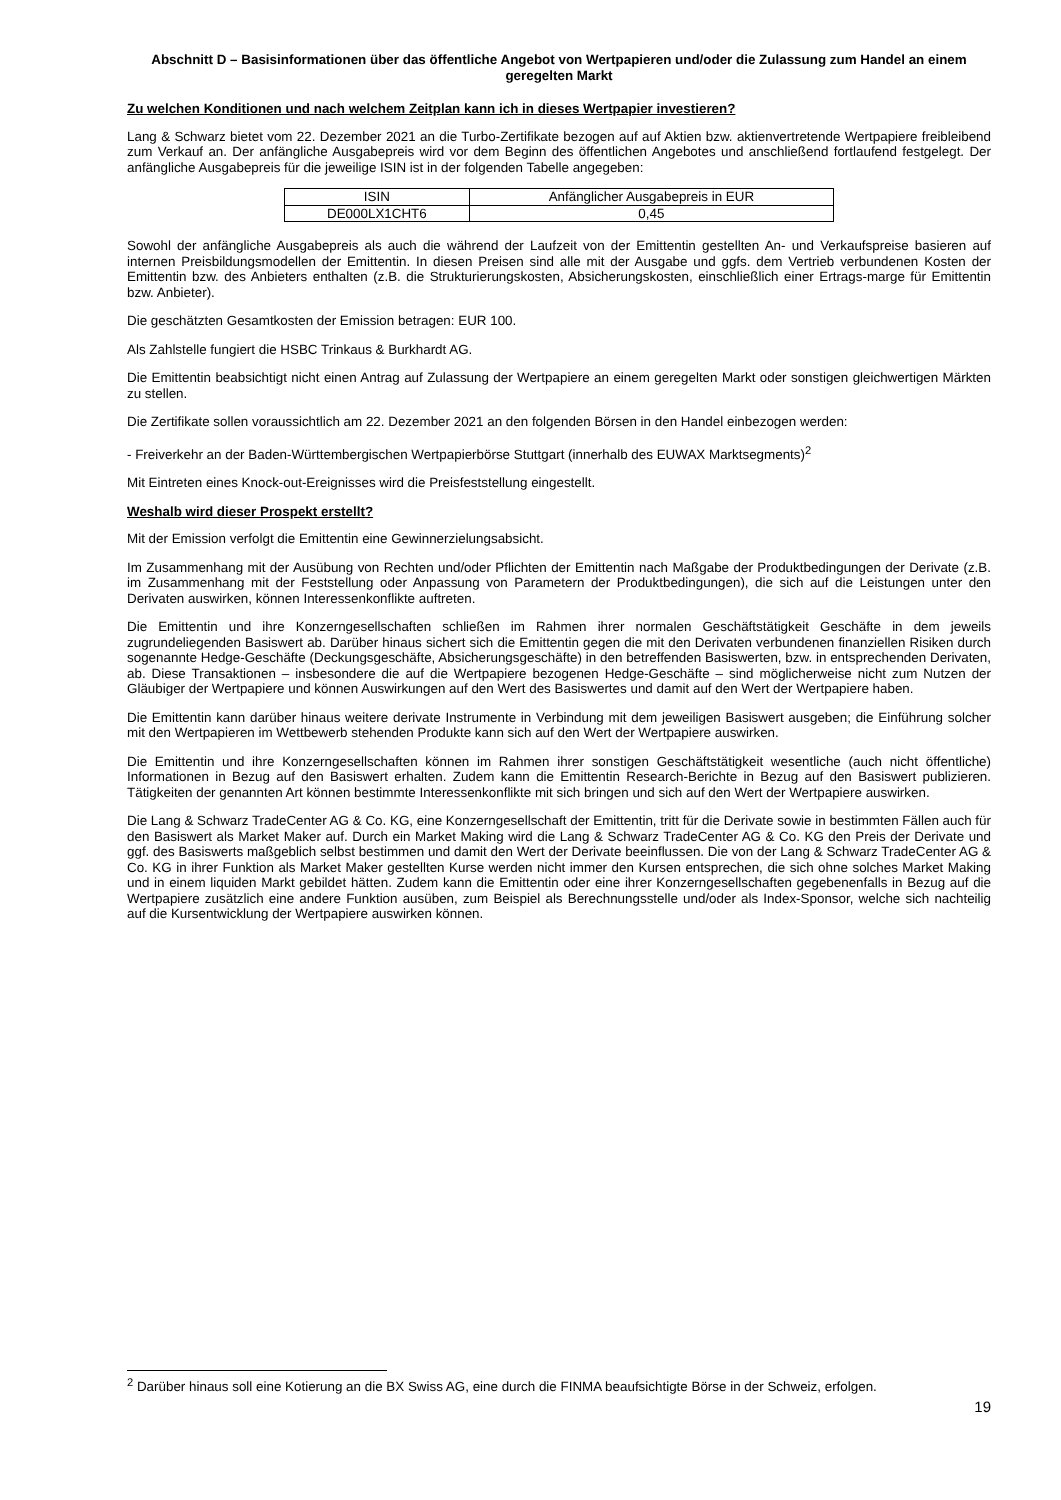Abschnitt D – Basisinformationen über das öffentliche Angebot von Wertpapieren und/oder die Zulassung zum Handel an einem geregelten Markt
Zu welchen Konditionen und nach welchem Zeitplan kann ich in dieses Wertpapier investieren?
Lang & Schwarz bietet vom 22. Dezember 2021 an die Turbo-Zertifikate bezogen auf auf Aktien bzw. aktienvertretende Wertpapiere freibleibend zum Verkauf an. Der anfängliche Ausgabepreis wird vor dem Beginn des öffentlichen Angebotes und anschließend fortlaufend festgelegt. Der anfängliche Ausgabepreis für die jeweilige ISIN ist in der folgenden Tabelle angegeben:
| ISIN | Anfänglicher Ausgabepreis in EUR |
| DE000LX1CHT6 | 0,45 |
Sowohl der anfängliche Ausgabepreis als auch die während der Laufzeit von der Emittentin gestellten An- und Verkaufspreise basieren auf internen Preisbildungsmodellen der Emittentin. In diesen Preisen sind alle mit der Ausgabe und ggfs. dem Vertrieb verbundenen Kosten der Emittentin bzw. des Anbieters enthalten (z.B. die Strukturierungskosten, Absicherungskosten, einschließlich einer Ertrags-marge für Emittentin bzw. Anbieter).
Die geschätzten Gesamtkosten der Emission betragen: EUR 100.
Als Zahlstelle fungiert die HSBC Trinkaus & Burkhardt AG.
Die Emittentin beabsichtigt nicht einen Antrag auf Zulassung der Wertpapiere an einem geregelten Markt oder sonstigen gleichwertigen Märkten zu stellen.
Die Zertifikate sollen voraussichtlich am 22. Dezember 2021 an den folgenden Börsen in den Handel einbezogen werden:
- Freiverkehr an der Baden-Württembergischen Wertpapierbörse Stuttgart (innerhalb des EUWAX Marktsegments)<sup>2</sup>
Mit Eintreten eines Knock-out-Ereignisses wird die Preisfeststellung eingestellt.
Weshalb wird dieser Prospekt erstellt?
Mit der Emission verfolgt die Emittentin eine Gewinnerzielungsabsicht.
Im Zusammenhang mit der Ausübung von Rechten und/oder Pflichten der Emittentin nach Maßgabe der Produktbedingungen der Derivate (z.B. im Zusammenhang mit der Feststellung oder Anpassung von Parametern der Produktbedingungen), die sich auf die Leistungen unter den Derivaten auswirken, können Interessenkonflikte auftreten.
Die Emittentin und ihre Konzerngesellschaften schließen im Rahmen ihrer normalen Geschäftstätigkeit Geschäfte in dem jeweils zugrundeliegenden Basiswert ab. Darüber hinaus sichert sich die Emittentin gegen die mit den Derivaten verbundenen finanziellen Risiken durch sogenannte Hedge-Geschäfte (Deckungsgeschäfte, Absicherungsgeschäfte) in den betreffenden Basiswerten, bzw. in entsprechenden Derivaten, ab. Diese Transaktionen – insbesondere die auf die Wertpapiere bezogenen Hedge-Geschäfte – sind möglicherweise nicht zum Nutzen der Gläubiger der Wertpapiere und können Auswirkungen auf den Wert des Basiswertes und damit auf den Wert der Wertpapiere haben.
Die Emittentin kann darüber hinaus weitere derivate Instrumente in Verbindung mit dem jeweiligen Basiswert ausgeben; die Einführung solcher mit den Wertpapieren im Wettbewerb stehenden Produkte kann sich auf den Wert der Wertpapiere auswirken.
Die Emittentin und ihre Konzerngesellschaften können im Rahmen ihrer sonstigen Geschäftstätigkeit wesentliche (auch nicht öffentliche) Informationen in Bezug auf den Basiswert erhalten. Zudem kann die Emittentin Research-Berichte in Bezug auf den Basiswert publizieren. Tätigkeiten der genannten Art können bestimmte Interessenkonflikte mit sich bringen und sich auf den Wert der Wertpapiere auswirken.
Die Lang & Schwarz TradeCenter AG & Co. KG, eine Konzerngesellschaft der Emittentin, tritt für die Derivate sowie in bestimmten Fällen auch für den Basiswert als Market Maker auf. Durch ein Market Making wird die Lang & Schwarz TradeCenter AG & Co. KG den Preis der Derivate und ggf. des Basiswerts maßgeblich selbst bestimmen und damit den Wert der Derivate beeinflussen. Die von der Lang & Schwarz TradeCenter AG & Co. KG in ihrer Funktion als Market Maker gestellten Kurse werden nicht immer den Kursen entsprechen, die sich ohne solches Market Making und in einem liquiden Markt gebildet hätten. Zudem kann die Emittentin oder eine ihrer Konzerngesellschaften gegebenenfalls in Bezug auf die Wertpapiere zusätzlich eine andere Funktion ausüben, zum Beispiel als Berechnungsstelle und/oder als Index-Sponsor, welche sich nachteilig auf die Kursentwicklung der Wertpapiere auswirken können.
<sup>2</sup> Darüber hinaus soll eine Kotierung an die BX Swiss AG, eine durch die FINMA beaufsichtigte Börse in der Schweiz, erfolgen.
19